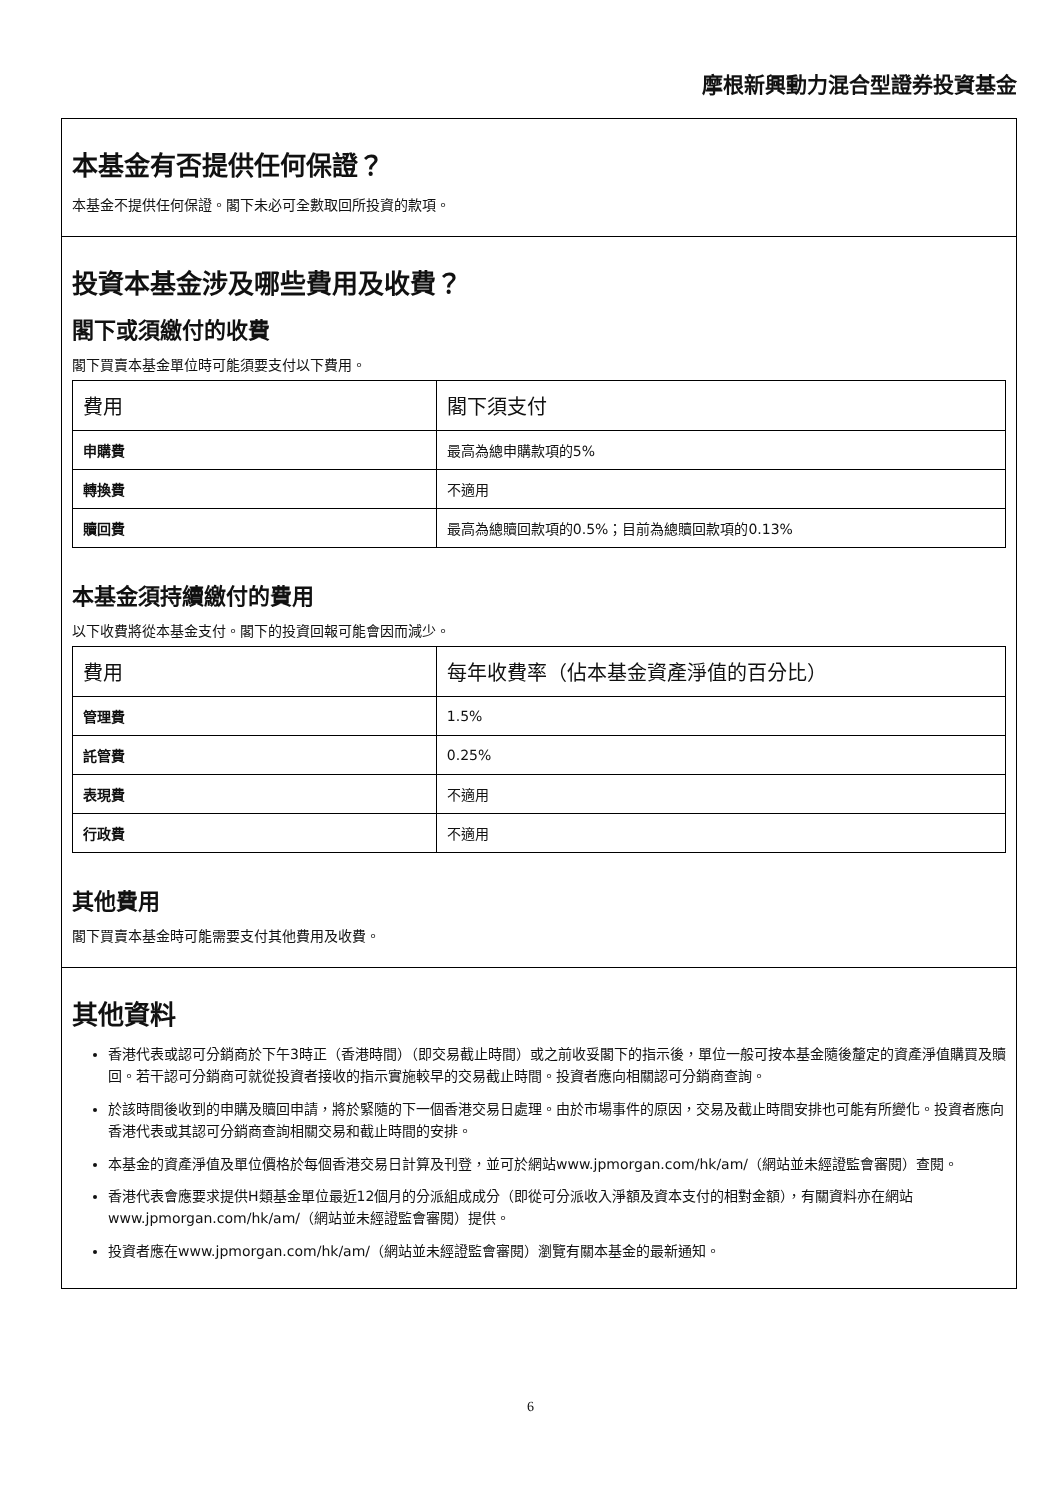摩根新興動力混合型證券投資基金
本基金有否提供任何保證？
本基金不提供任何保證。閣下未必可全數取回所投資的款項。
投資本基金涉及哪些費用及收費？
閣下或須繳付的收費
閣下買賣本基金單位時可能須要支付以下費用。
| 費用 | 閣下須支付 |
| --- | --- |
| 申購費 | 最高為總申購款項的5% |
| 轉換費 | 不適用 |
| 贖回費 | 最高為總贖回款項的0.5%；目前為總贖回款項的0.13% |
本基金須持續繳付的費用
以下收費將從本基金支付。閣下的投資回報可能會因而減少。
| 費用 | 每年收費率（佔本基金資產淨值的百分比） |
| --- | --- |
| 管理費 | 1.5% |
| 託管費 | 0.25% |
| 表現費 | 不適用 |
| 行政費 | 不適用 |
其他費用
閣下買賣本基金時可能需要支付其他費用及收費。
其他資料
香港代表或認可分銷商於下午3時正（香港時間）（即交易截止時間）或之前收妥閣下的指示後，單位一般可按本基金隨後釐定的資產淨值購買及贖回。若干認可分銷商可就從投資者接收的指示實施較早的交易截止時間。投資者應向相關認可分銷商查詢。
於該時間後收到的申購及贖回申請，將於緊隨的下一個香港交易日處理。由於市場事件的原因，交易及截止時間安排也可能有所變化。投資者應向香港代表或其認可分銷商查詢相關交易和截止時間的安排。
本基金的資產淨值及單位價格於每個香港交易日計算及刊登，並可於網站www.jpmorgan.com/hk/am/（網站並未經證監會審閱）查閱。
香港代表會應要求提供H類基金單位最近12個月的分派組成成分（即從可分派收入淨額及資本支付的相對金額），有關資料亦在網站www.jpmorgan.com/hk/am/（網站並未經證監會審閱）提供。
投資者應在www.jpmorgan.com/hk/am/（網站並未經證監會審閱）瀏覽有關本基金的最新通知。
6